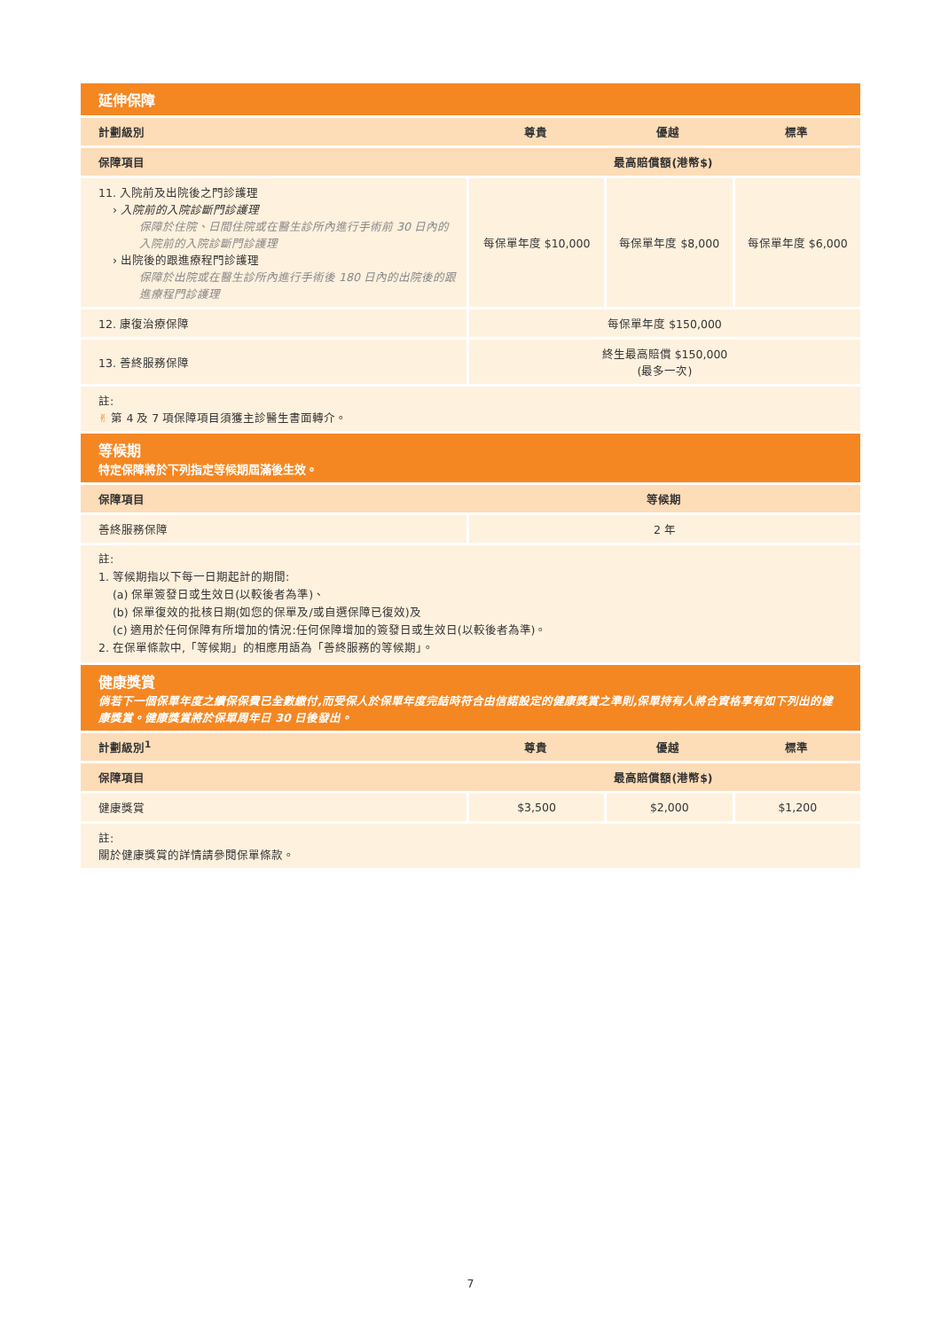| 延伸保障 | | | |
| 計劃級別 | 尊貴 | 優越 | 標準 |
| 保障項目 | 最高賠償額(港幣$) | | |
| 11. 入院前及出院後之門診護理 › 入院前的入院診斷門診護理 保障於住院、日間住院或在醫生診所內進行手術前 30 日內的入院前的入院診斷門診護理 › 出院後的跟進療程門診護理 保障於出院或在醫生診所內進行手術後 180 日內的出院後的跟進療程門診護理 | 每保單年度 $10,000 | 每保單年度 $8,000 | 每保單年度 $6,000 |
| 12. 康復治療保障 | 每保單年度 $150,000 | | |
| 13. 善終服務保障 | 終生最高賠償 $150,000 (最多一次) | | |
| 註: ✌ 第 4 及 7 項保障項目須獲主診醫生書面轉介。 | | | |
| 等候期 特定保障將於下列指定等候期屆滿後生效。 | | | |
| 保障項目 | 等候期 | | |
| 善終服務保障 | 2 年 | | |
| 註: 1. 等候期指以下每一日期起計的期間: (a) 保單簽發日或生效日(以較後者為準)、 (b) 保單復效的批核日期(如您的保單及/或自選保障已復效)及 (c) 適用於任何保障有所增加的情況:任何保障增加的簽發日或生效日(以較後者為準)。 2. 在保單條款中,「等候期」的相應用語為「善終服務的等候期」。 | | | |
| 健康獎賞 倘若下一個保單年度之續保保費已全數繳付,而受保人於保單年度完結時符合由信諾設定的健康獎賞之準則,保單持有人將合資格享有如下列出的健康獎賞。健康獎賞將於保單周年日 30 日後發出。 | | | |
| 計劃級別<sup>1</sup> | 尊貴 | 優越 | 標準 |
| 保障項目 | 最高賠償額(港幣$) | | |
| 健康獎賞 | $3,500 | $2,000 | $1,200 |
| 註: 關於健康獎賞的詳情請參閱保單條款。 | | | |
7